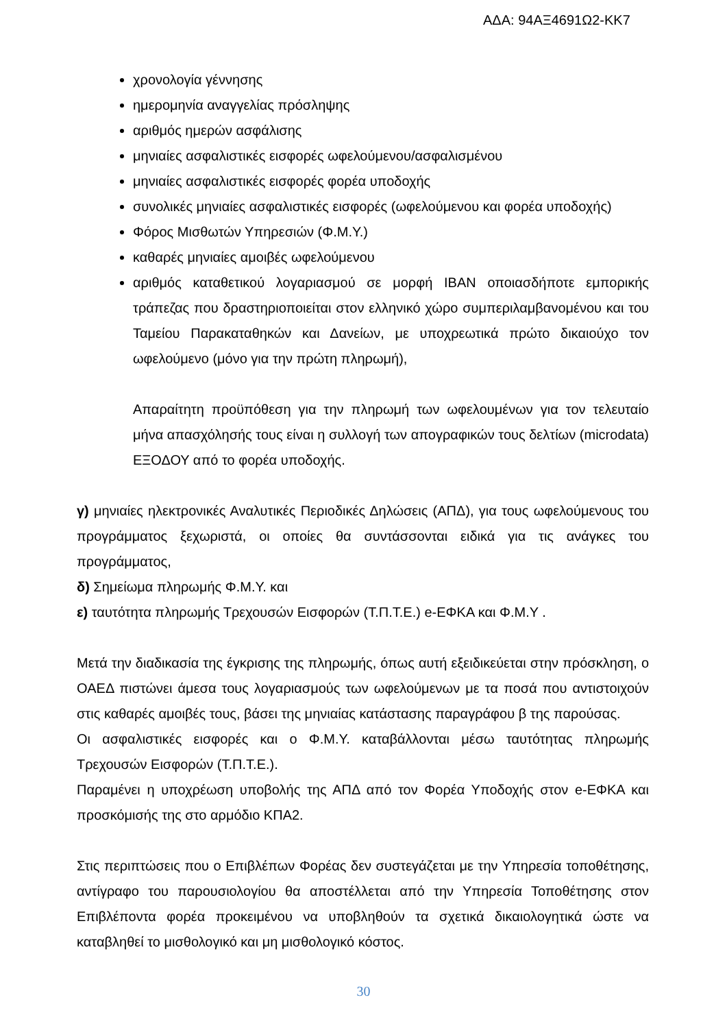ΑΔΑ: 94ΑΞ4691Ω2-ΚΚ7
χρονολογία γέννησης
ημερομηνία αναγγελίας πρόσληψης
αριθμός ημερών ασφάλισης
μηνιαίες ασφαλιστικές εισφορές ωφελούμενου/ασφαλισμένου
μηνιαίες ασφαλιστικές εισφορές φορέα υποδοχής
συνολικές μηνιαίες ασφαλιστικές εισφορές (ωφελούμενου και φορέα υποδοχής)
Φόρος Μισθωτών Υπηρεσιών (Φ.Μ.Υ.)
καθαρές μηνιαίες αμοιβές ωφελούμενου
αριθμός καταθετικού λογαριασμού σε μορφή IBAN οποιασδήποτε εμπορικής τράπεζας που δραστηριοποιείται στον ελληνικό χώρο συμπεριλαμβανομένου και του Ταμείου Παρακαταθηκών και Δανείων, με υποχρεωτικά πρώτο δικαιούχο τον ωφελούμενο (μόνο για την πρώτη πληρωμή),
Απαραίτητη προϋπόθεση για την πληρωμή των ωφελουμένων για τον τελευταίο μήνα απασχόλησής τους είναι η συλλογή των απογραφικών τους δελτίων (microdata) ΕΞΟΔΟΥ από το φορέα υποδοχής.
γ) μηνιαίες ηλεκτρονικές Αναλυτικές Περιοδικές Δηλώσεις (ΑΠΔ), για τους ωφελούμενους του προγράμματος ξεχωριστά, οι οποίες θα συντάσσονται ειδικά για τις ανάγκες του προγράμματος,
δ) Σημείωμα πληρωμής Φ.Μ.Υ. και
ε) ταυτότητα πληρωμής Τρεχουσών Εισφορών (Τ.Π.Τ.Ε.) e-ΕΦΚΑ και Φ.Μ.Υ .
Μετά την διαδικασία της έγκρισης της πληρωμής, όπως αυτή εξειδικεύεται στην πρόσκληση, ο ΟΑΕΔ πιστώνει άμεσα τους λογαριασμούς των ωφελούμενων με τα ποσά που αντιστοιχούν στις καθαρές αμοιβές τους, βάσει της μηνιαίας κατάστασης παραγράφου β της παρούσας.
Οι ασφαλιστικές εισφορές και ο Φ.Μ.Υ. καταβάλλονται μέσω ταυτότητας πληρωμής Τρεχουσών Εισφορών (Τ.Π.Τ.Ε.).
Παραμένει η υποχρέωση υποβολής της ΑΠΔ από τον Φορέα Υποδοχής στον e-ΕΦΚΑ και προσκόμισής της στο αρμόδιο ΚΠΑ2.
Στις περιπτώσεις που ο Επιβλέπων Φορέας δεν συστεγάζεται με την Υπηρεσία τοποθέτησης, αντίγραφο του παρουσιολογίου θα αποστέλλεται από την Υπηρεσία Τοποθέτησης στον Επιβλέποντα φορέα προκειμένου να υποβληθούν τα σχετικά δικαιολογητικά ώστε να καταβληθεί το μισθολογικό και μη μισθολογικό κόστος.
30